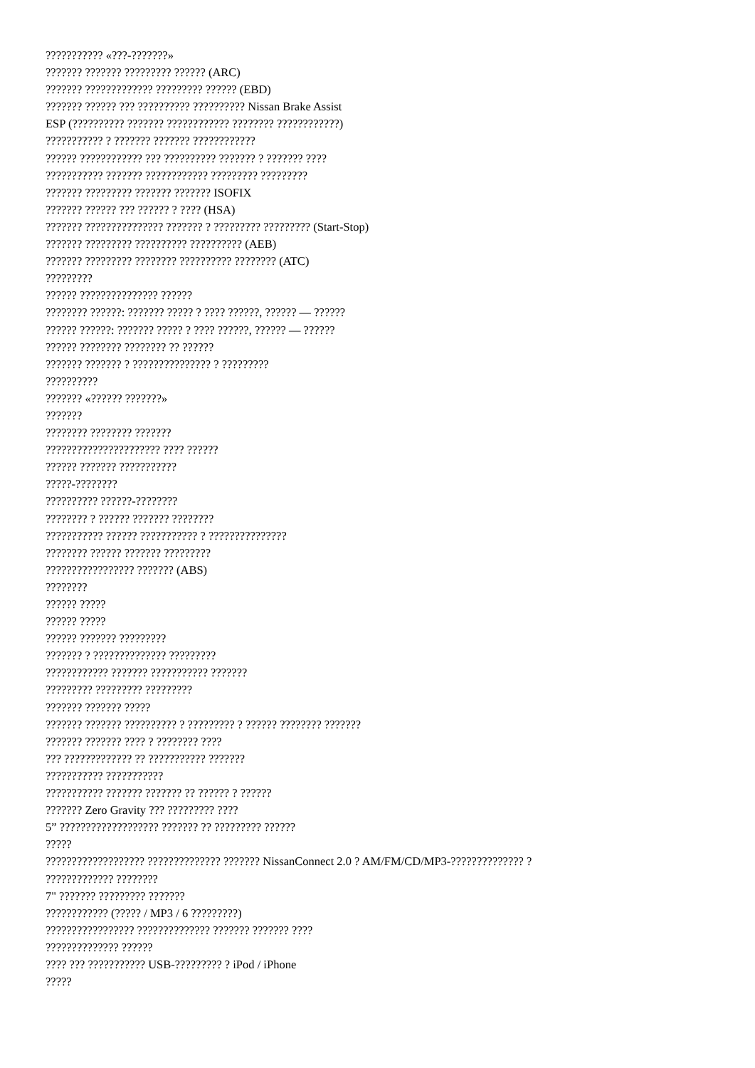??????????? «???-???????»
??????? ??????? ????????? ?????? (ARC)
??????? ????????????? ????????? ?????? (EBD)
??????? ?????? ??? ?????????? ?????????? Nissan Brake Assist
ESP (?????????? ??????? ???????????? ???????? ????????????)
??????????? ? ??????? ??????? ????????????
?????? ???????????? ??? ?????????? ??????? ? ??????? ????
??????????? ??????? ???????????? ????????? ?????????
??????? ????????? ??????? ??????? ISOFIX
??????? ?????? ??? ?????? ? ???? (HSA)
??????? ??????????????? ??????? ? ????????? ????????? (Start-Stop)
??????? ????????? ?????????? ?????????? (AEB)
??????? ????????? ???????? ?????????? ???????? (ATC)
?????????
?????? ??????????????? ??????
???????? ??????: ??????? ????? ? ???? ??????, ?????? — ??????
?????? ??????: ??????? ????? ? ???? ??????, ?????? — ??????
?????? ???????? ???????? ?? ??????
??????? ??????? ? ??????????????? ? ?????????
??????????
??????? «?????? ???????»
???????
???????? ???????? ???????
?????????????????????? ???? ??????
?????? ??????? ???????????
?????-????????
?????????? ??????-????????
???????? ? ?????? ??????? ????????
??????????? ?????? ??????????? ? ???????????????
???????? ?????? ??????? ?????????
????????????????? ??????? (ABS)
????????
?????? ?????
?????? ?????
?????? ??????? ?????????
??????? ? ?????????????? ?????????
???????????? ??????? ??????????? ???????
????????? ????????? ?????????
??????? ??????? ?????
??????? ??????? ?????????? ? ????????? ? ?????? ???????? ???????
??????? ??????? ???? ? ???????? ????
??? ????????????? ?? ??????????? ???????
??????????? ???????????
??????????? ??????? ??????? ?? ?????? ? ??????
??????? Zero Gravity ??? ????????? ????
5” ??????????????????? ??????? ?? ????????? ??????
?????
??????????????????? ?????????????? ??????? NissanConnect 2.0 ? AM/FM/CD/MP3-?????????????? ?
????????????? ????????
7" ??????? ????????? ???????
???????????? (????? / MP3 / 6 ?????????)
????????????????? ?????????????? ??????? ??????? ????
?????????????? ??????
???? ??? ??????????? USB-????????? ? iPod / iPhone
?????